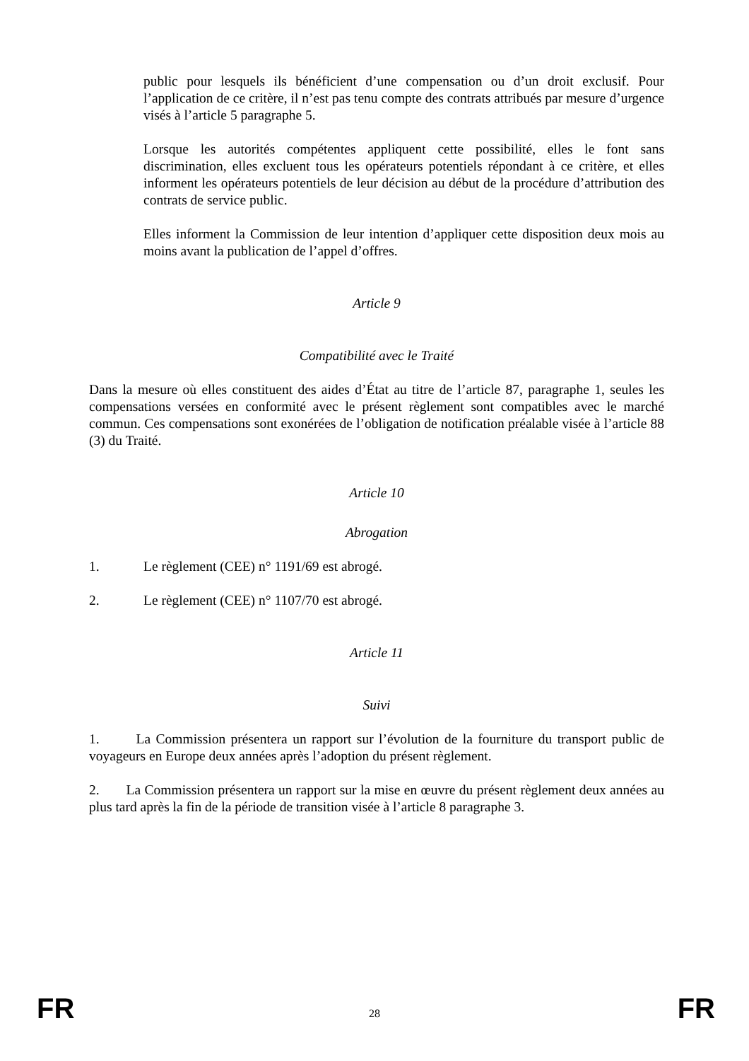public pour lesquels ils bénéficient d’une compensation ou d’un droit exclusif. Pour l’application de ce critère, il n’est pas tenu compte des contrats attribués par mesure d’urgence visés à l’article 5 paragraphe 5.
Lorsque les autorités compétentes appliquent cette possibilité, elles le font sans discrimination, elles excluent tous les opérateurs potentiels répondant à ce critère, et elles informent les opérateurs potentiels de leur décision au début de la procédure d’attribution des contrats de service public.
Elles informent la Commission de leur intention d’appliquer cette disposition deux mois au moins avant la publication de l’appel d’offres.
Article 9
Compatibilité avec le Traité
Dans la mesure où elles constituent des aides d’État au titre de l’article 87, paragraphe 1, seules les compensations versées en conformité avec le présent règlement sont compatibles avec le marché commun. Ces compensations sont exonérées de l’obligation de notification préalable visée à l’article 88 (3) du Traité.
Article 10
Abrogation
1. Le règlement (CEE) n° 1191/69 est abrogé.
2. Le règlement (CEE) n° 1107/70 est abrogé.
Article 11
Suivi
1. La Commission présentera un rapport sur l’évolution de la fourniture du transport public de voyageurs en Europe deux années après l’adoption du présent règlement.
2. La Commission présentera un rapport sur la mise en œuvre du présent règlement deux années au plus tard après la fin de la période de transition visée à l’article 8 paragraphe 3.
FR 28 FR